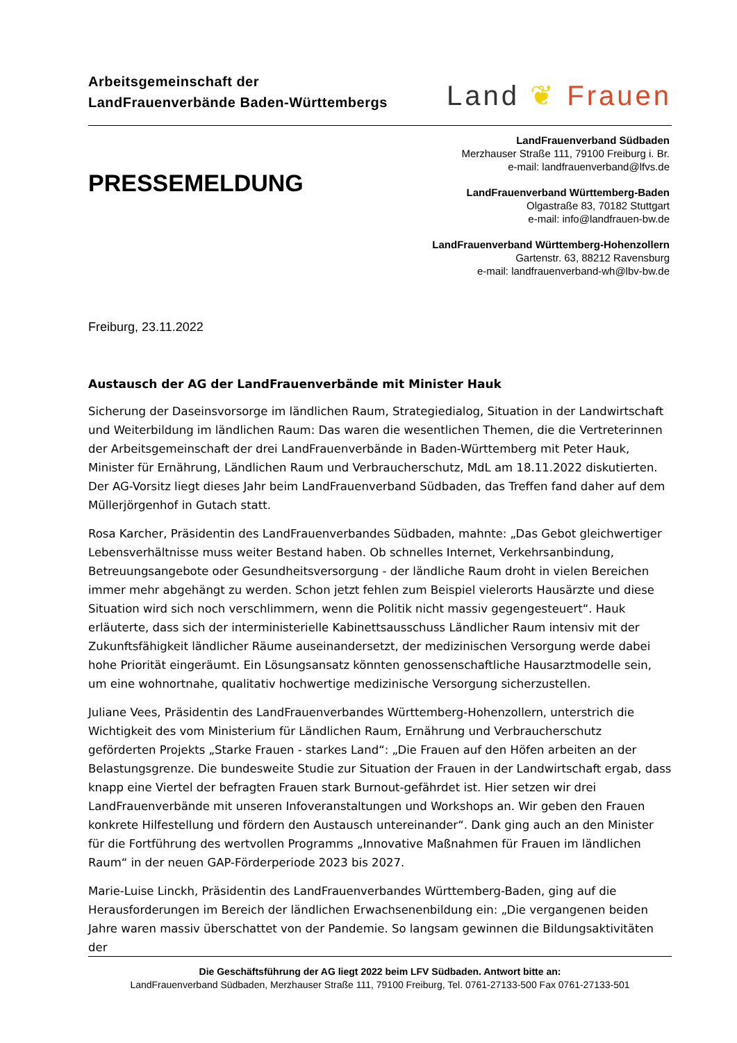Arbeitsgemeinschaft der
LandFrauenverbände Baden-Württembergs
Land ❦ Frauen
PRESSEMELDUNG
LandFrauenverband Südbaden
Merzhauser Straße 111, 79100 Freiburg i. Br.
e-mail: landfrauenverband@lfvs.de
LandFrauenverband Württemberg-Baden
Olgastraße 83, 70182 Stuttgart
e-mail: info@landfrauen-bw.de
LandFrauenverband Württemberg-Hohenzollern
Gartenstr. 63, 88212 Ravensburg
e-mail: landfrauenverband-wh@lbv-bw.de
Freiburg, 23.11.2022
Austausch der AG der LandFrauenverbände mit Minister Hauk
Sicherung der Daseinsvorsorge im ländlichen Raum, Strategiedialog, Situation in der Landwirtschaft und Weiterbildung im ländlichen Raum: Das waren die wesentlichen Themen, die die Vertreterinnen der Arbeitsgemeinschaft der drei LandFrauenverbände in Baden-Württemberg mit Peter Hauk, Minister für Ernährung, Ländlichen Raum und Verbraucherschutz, MdL am 18.11.2022 diskutierten. Der AG-Vorsitz liegt dieses Jahr beim LandFrauenverband Südbaden, das Treffen fand daher auf dem Müllerjörgenhof in Gutach statt.
Rosa Karcher, Präsidentin des LandFrauenverbandes Südbaden, mahnte: „Das Gebot gleichwertiger Lebensverhältnisse muss weiter Bestand haben. Ob schnelles Internet, Verkehrsanbindung, Betreuungsangebote oder Gesundheitsversorgung - der ländliche Raum droht in vielen Bereichen immer mehr abgehängt zu werden. Schon jetzt fehlen zum Beispiel vielerorts Hausärzte und diese Situation wird sich noch verschlimmern, wenn die Politik nicht massiv gegengesteuert“. Hauk erläuterte, dass sich der interministerielle Kabinettsausschuss Ländlicher Raum intensiv mit der Zukunftsfähigkeit ländlicher Räume auseinandersetzt, der medizinischen Versorgung werde dabei hohe Priorität eingeräumt. Ein Lösungsansatz könnten genossenschaftliche Hausarztmodelle sein, um eine wohnortnahe, qualitativ hochwertige medizinische Versorgung sicherzustellen.
Juliane Vees, Präsidentin des LandFrauenverbandes Württemberg-Hohenzollern, unterstrich die Wichtigkeit des vom Ministerium für Ländlichen Raum, Ernährung und Verbraucherschutz geförderten Projekts „Starke Frauen - starkes Land“: „Die Frauen auf den Höfen arbeiten an der Belastungsgrenze. Die bundesweite Studie zur Situation der Frauen in der Landwirtschaft ergab, dass knapp eine Viertel der befragten Frauen stark Burnout-gefährdet ist. Hier setzen wir drei LandFrauenverbände mit unseren Infoveranstaltungen und Workshops an. Wir geben den Frauen konkrete Hilfestellung und fördern den Austausch untereinander“. Dank ging auch an den Minister für die Fortführung des wertvollen Programms „Innovative Maßnahmen für Frauen im ländlichen Raum“ in der neuen GAP-Förderperiode 2023 bis 2027.
Marie-Luise Linckh, Präsidentin des LandFrauenverbandes Württemberg-Baden, ging auf die Herausforderungen im Bereich der ländlichen Erwachsenenbildung ein: „Die vergangenen beiden Jahre waren massiv überschattet von der Pandemie. So langsam gewinnen die Bildungsaktivitäten der
Die Geschäftsführung der AG liegt 2022 beim LFV Südbaden. Antwort bitte an:
LandFrauenverband Südbaden, Merzhauser Straße 111, 79100 Freiburg, Tel. 0761-27133-500 Fax 0761-27133-501